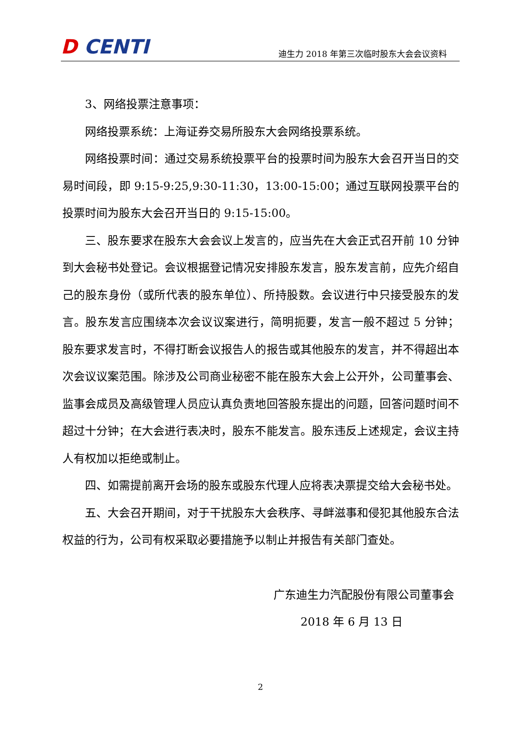D CENTI
迪生力 2018 年第三次临时股东大会会议资料
3、网络投票注意事项：
网络投票系统：上海证券交易所股东大会网络投票系统。
网络投票时间：通过交易系统投票平台的投票时间为股东大会召开当日的交易时间段，即 9:15-9:25,9:30-11:30，13:00-15:00；通过互联网投票平台的投票时间为股东大会召开当日的 9:15-15:00。
三、股东要求在股东大会会议上发言的，应当先在大会正式召开前 10 分钟到大会秘书处登记。会议根据登记情况安排股东发言，股东发言前，应先介绍自己的股东身份（或所代表的股东单位）、所持股数。会议进行中只接受股东的发言。股东发言应围绕本次会议议案进行，简明扼要，发言一般不超过 5 分钟；股东要求发言时，不得打断会议报告人的报告或其他股东的发言，并不得超出本次会议议案范围。除涉及公司商业秘密不能在股东大会上公开外，公司董事会、监事会成员及高级管理人员应认真负责地回答股东提出的问题，回答问题时间不超过十分钟；在大会进行表决时，股东不能发言。股东违反上述规定，会议主持人有权加以拒绝或制止。
四、如需提前离开会场的股东或股东代理人应将表决票提交给大会秘书处。
五、大会召开期间，对于干扰股东大会秩序、寻衅滋事和侵犯其他股东合法权益的行为，公司有权采取必要措施予以制止并报告有关部门查处。
广东迪生力汽配股份有限公司董事会
2018 年 6 月 13 日
2